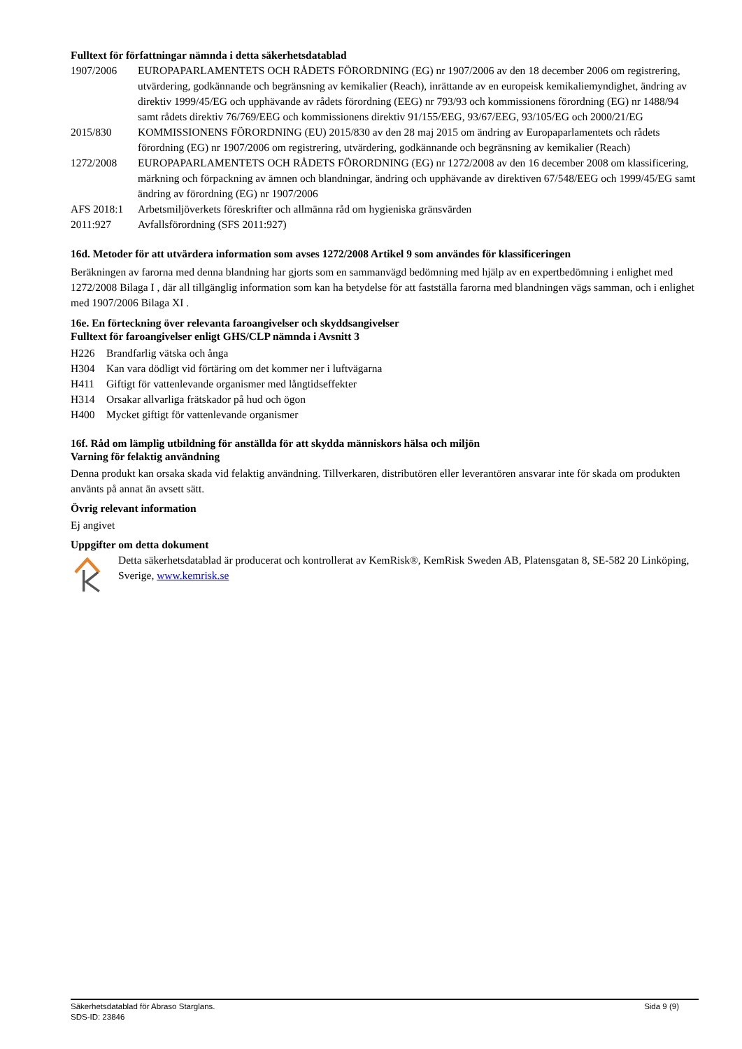Fulltext för författningar nämnda i detta säkerhetsdatablad
| 1907/2006 | EUROPAPARLAMENTETS OCH RÅDETS FÖRORDNING (EG) nr 1907/2006 av den 18 december 2006 om registrering, utvärdering, godkännande och begränsning av kemikalier (Reach), inrättande av en europeisk kemikaliemyndighet, ändring av direktiv 1999/45/EG och upphävande av rådets förordning (EEG) nr 793/93 och kommissionens förordning (EG) nr 1488/94 samt rådets direktiv 76/769/EEG och kommissionens direktiv 91/155/EEG, 93/67/EEG, 93/105/EG och 2000/21/EG |
| 2015/830 | KOMMISSIONENS FÖRORDNING (EU) 2015/830 av den 28 maj 2015 om ändring av Europaparlamentets och rådets förordning (EG) nr 1907/2006 om registrering, utvärdering, godkännande och begränsning av kemikalier (Reach) |
| 1272/2008 | EUROPAPARLAMENTETS OCH RÅDETS FÖRORDNING (EG) nr 1272/2008 av den 16 december 2008 om klassificering, märkning och förpackning av ämnen och blandningar, ändring och upphävande av direktiven 67/548/EEG och 1999/45/EG samt ändring av förordning (EG) nr 1907/2006 |
| AFS 2018:1 | Arbetsmiljöverkets föreskrifter och allmänna råd om hygieniska gränsvärden |
| 2011:927 | Avfallsförordning (SFS 2011:927) |
16d. Metoder för att utvärdera information som avses 1272/2008 Artikel 9 som användes för klassificeringen
Beräkningen av farorna med denna blandning har gjorts som en sammanvägd bedömning med hjälp av en expertbedömning i enlighet med 1272/2008 Bilaga I , där all tillgänglig information som kan ha betydelse för att fastställa farorna med blandningen vägs samman, och i enlighet med 1907/2006 Bilaga XI .
16e. En förteckning över relevanta faroangivelser och skyddsangivelser
Fulltext för faroangivelser enligt GHS/CLP nämnda i Avsnitt 3
| H226 | Brandfarlig vätska och ånga |
| H304 | Kan vara dödligt vid förtäring om det kommer ner i luftvägarna |
| H411 | Giftigt för vattenlevande organismer med långtidseffekter |
| H314 | Orsakar allvarliga frätskador på hud och ögon |
| H400 | Mycket giftigt för vattenlevande organismer |
16f. Råd om lämplig utbildning för anställda för att skydda människors hälsa och miljön
Varning för felaktig användning
Denna produkt kan orsaka skada vid felaktig användning. Tillverkaren, distributören eller leverantören ansvarar inte för skada om produkten använts på annat än avsett sätt.
Övrig relevant information
Ej angivet
Uppgifter om detta dokument
Detta säkerhetsdatablad är producerat och kontrollerat av KemRisk®, KemRisk Sweden AB, Platensgatan 8, SE-582 20 Linköping, Sverige, www.kemrisk.se
Säkerhetsdatablad för Abraso Starglans. Sida 9 (9)
SDS-ID: 23846